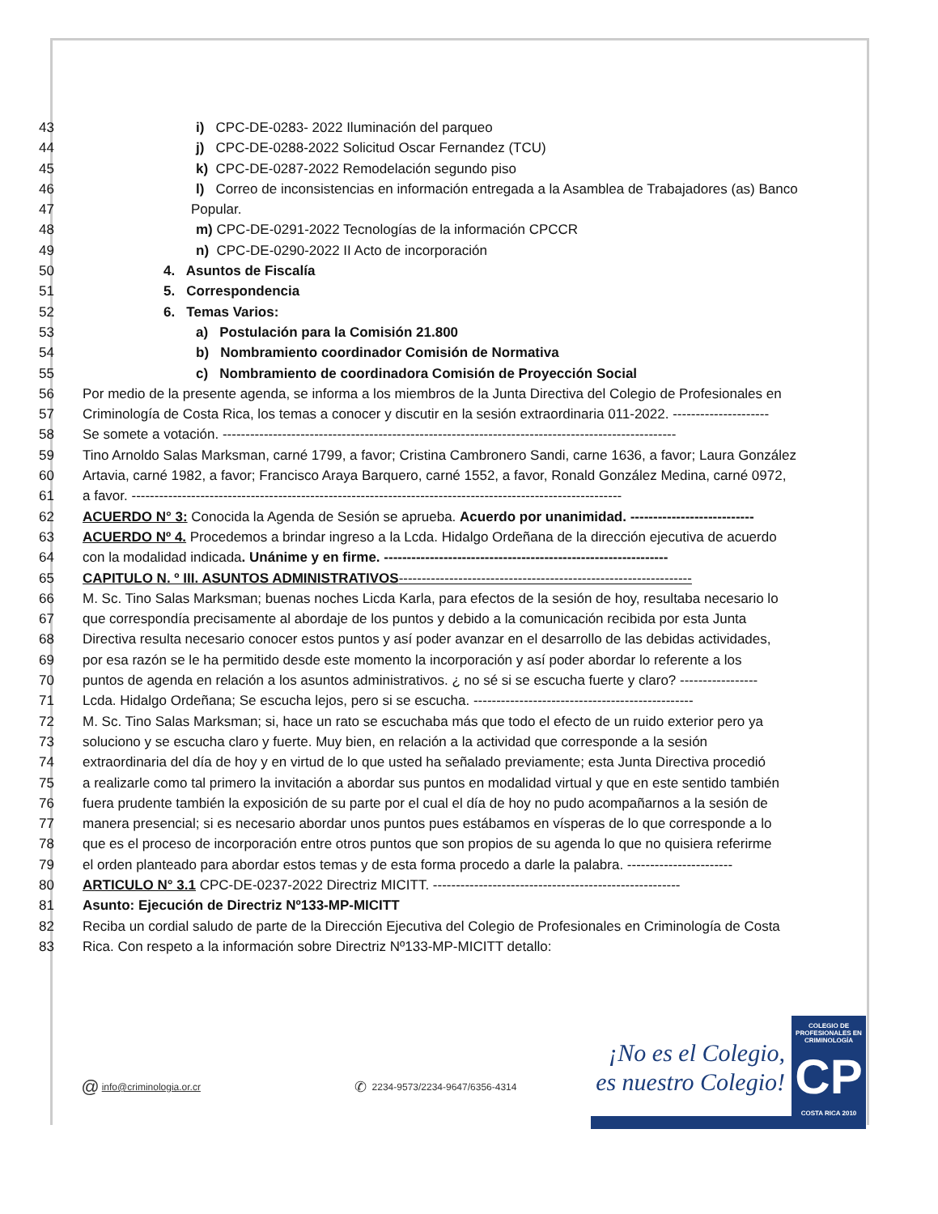43 i) CPC-DE-0283- 2022 Iluminación del parqueo
44 j) CPC-DE-0288-2022 Solicitud Oscar Fernandez (TCU)
45 k) CPC-DE-0287-2022 Remodelación segundo piso
46 l) Correo de inconsistencias en información entregada a la Asamblea de Trabajadores (as) Banco
47 Popular.
48 m) CPC-DE-0291-2022 Tecnologías de la información CPCCR
49 n) CPC-DE-0290-2022 II Acto de incorporación
50 4. Asuntos de Fiscalía
51 5. Correspondencia
52 6. Temas Varios:
53 a) Postulación para la Comisión 21.800
54 b) Nombramiento coordinador Comisión de Normativa
55 c) Nombramiento de coordinadora Comisión de Proyección Social
56 Por medio de la presente agenda, se informa a los miembros de la Junta Directiva del Colegio de Profesionales en
57 Criminología de Costa Rica, los temas a conocer y discutir en la sesión extraordinaria 011-2022. ---------------------
58 Se somete a votación. ---------------------------------------------------------------------------------------------------
59 Tino Arnoldo Salas Marksman, carné 1799, a favor; Cristina Cambronero Sandi, carne 1636, a favor; Laura González
60 Artavia, carné 1982, a favor; Francisco Araya Barquero, carné 1552, a favor, Ronald González Medina, carné 0972,
61 a favor. -----------------------------------------------------------------------------------------------------------
62 ACUERDO N° 3: Conocida la Agenda de Sesión se aprueba. Acuerdo por unanimidad. ---------------------------
63 ACUERDO Nº 4. Procedemos a brindar ingreso a la Lcda. Hidalgo Ordeñana de la dirección ejecutiva de acuerdo
64 con la modalidad indicada. Unánime y en firme. --------------------------------------------------------------
65 CAPITULO N. º III. ASUNTOS ADMINISTRATIVOS----------------------------------------------------------------
66 M. Sc. Tino Salas Marksman; buenas noches Licda Karla, para efectos de la sesión de hoy, resultaba necesario lo
67 que correspondía precisamente al abordaje de los puntos y debido a la comunicación recibida por esta Junta
68 Directiva resulta necesario conocer estos puntos y así poder avanzar en el desarrollo de las debidas actividades,
69 por esa razón se le ha permitido desde este momento la incorporación y así poder abordar lo referente a los
70 puntos de agenda en relación a los asuntos administrativos. ¿ no sé si se escucha fuerte y claro? -----------------
71 Lcda. Hidalgo Ordeñana; Se escucha lejos, pero si se escucha. ------------------------------------------------
72 M. Sc. Tino Salas Marksman; si, hace un rato se escuchaba más que todo el efecto de un ruido exterior pero ya
73 soluciono y se escucha claro y fuerte. Muy bien, en relación a la actividad que corresponde a la sesión
74 extraordinaria del día de hoy y en virtud de lo que usted ha señalado previamente; esta Junta Directiva procedió
75 a realizarle como tal primero la invitación a abordar sus puntos en modalidad virtual y que en este sentido también
76 fuera prudente también la exposición de su parte por el cual el día de hoy no pudo acompañarnos a la sesión de
77 manera presencial; si es necesario abordar unos puntos pues estábamos en vísperas de lo que corresponde a lo
78 que es el proceso de incorporación entre otros puntos que son propios de su agenda lo que no quisiera referirme
79 el orden planteado para abordar estos temas y de esta forma procedo a darle la palabra. -----------------------
80 ARTICULO N° 3.1 CPC-DE-0237-2022 Directriz MICITT. ------------------------------------------------------
81 Asunto: Ejecución de Directriz Nº133-MP-MICITT
82 Reciba un cordial saludo de parte de la Dirección Ejecutiva del Colegio de Profesionales en Criminología de Costa
83 Rica. Con respeto a la información sobre Directriz Nº133-MP-MICITT detallo:
@ info@criminologia.or.cr ✆ 2234-9573/2234-9647/6356-4314
¡No es el Colegio,
es nuestro Colegio!
COLEGIO DE PROFESIONALES EN
CRIMINOLOGÍA
CP
COSTA RICA 2010